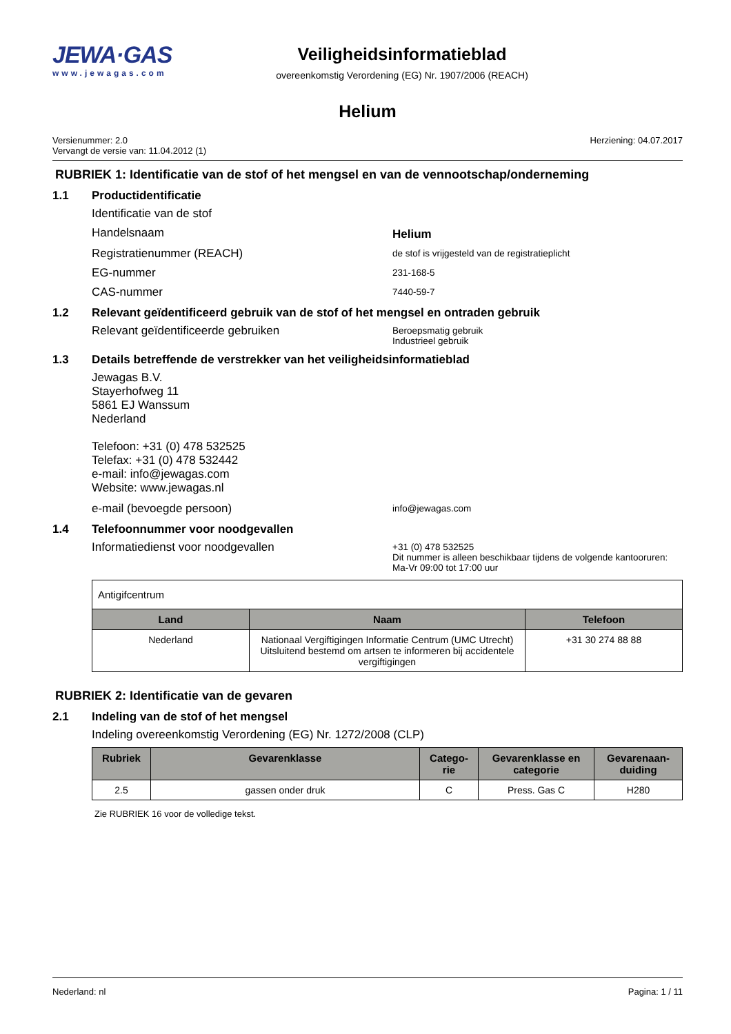JEWA·GAS
www.jewagas.com
Veiligheidsinformatieblad
overeenkomstig Verordening (EG) Nr. 1907/2006 (REACH)
Helium
Versienummer: 2.0
Vervangt de versie van: 11.04.2012 (1)
Herziening: 04.07.2017
RUBRIEK 1: Identificatie van de stof of het mengsel en van de vennootschap/onderneming
1.1 Productidentificatie
Identificatie van de stof
Handelsnaam Helium
Registratienummer (REACH)
de stof is vrijgesteld van de registratieplicht
EG-nummer
231-168-5
CAS-nummer
7440-59-7
1.2 Relevant geïdentificeerd gebruik van de stof of het mengsel en ontraden gebruik
Relevant geïdentificeerde gebruiken
Beroepsmatig gebruik
Industrieel gebruik
1.3 Details betreffende de verstrekker van het veiligheidsinformatieblad
Jewagas B.V.
Stayerhofweg 11
5861 EJ Wanssum
Nederland
Telefoon: +31 (0) 478 532525
Telefax: +31 (0) 478 532442
e-mail: info@jewagas.com
Website: www.jewagas.nl
e-mail (bevoegde persoon)
info@jewagas.com
1.4 Telefoonnummer voor noodgevallen
Informatiedienst voor noodgevallen
+31 (0) 478 532525
Dit nummer is alleen beschikbaar tijdens de volgende kantooruren:
Ma-Vr 09:00 tot 17:00 uur
| Antigifcentrum | | |
| Land | Naam | Telefoon |
| Nederland | Nationaal Vergiftigingen Informatie Centrum (UMC Utrecht) Uitsluitend bestemd om artsen te informeren bij accidentele vergiftigingen | +31 30 274 88 88 |
RUBRIEK 2: Identificatie van de gevaren
2.1 Indeling van de stof of het mengsel
Indeling overeenkomstig Verordening (EG) Nr. 1272/2008 (CLP)
| Rubriek | Gevarenklasse | Catego- rie | Gevarenklasse en categorie | Gevarenaan- duiding |
| --- | --- | --- | --- | --- |
| 2.5 | gassen onder druk | C | Press. Gas C | H280 |
Zie RUBRIEK 16 voor de volledige tekst.
Nederland: nl Pagina: 1 / 11